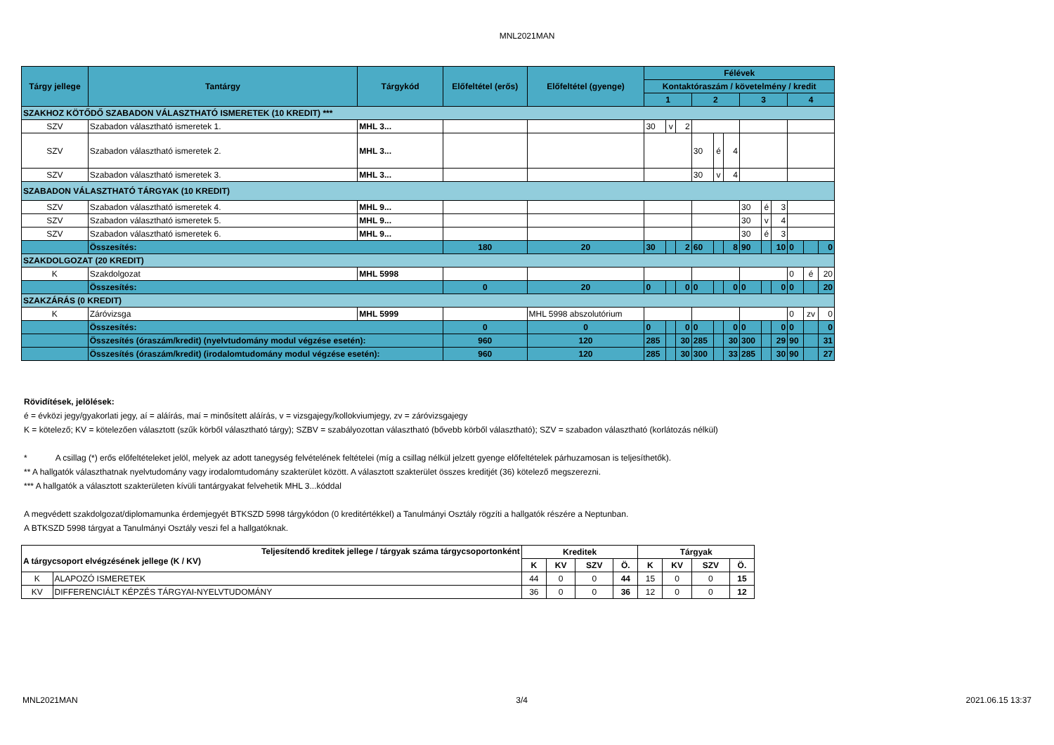MNL2021MAN
| Tárgy jellege | Tantárgy | Tárgykód | Előfeltétel (erős) | Előfeltétel (gyenge) | Félévek | | | | | | | | | | | |
| --- | --- | --- | --- | --- | --- | --- | --- | --- | --- | --- | --- | --- | --- | --- | --- | --- |
| | | | | | Kontaktóraszám / követelmény / kredit | | | | | | | | | | | |
| | | | | | 1 | | | 2 | | | 3 | | | 4 | | |
| SZAKHOZ KÖTŐDŐ SZABADON VÁLASZTHATÓ ISMERETEK (10 KREDIT) *** | | | | | | | | | | | | | | | | |
| SZV | Szabadon választható ismeretek 1. | MHL 3... | | | 30 | v | 2 | | | | | | | | | |
| SZV | Szabadon választható ismeretek 2. | MHL 3... | | | | | | 30 | é | 4 | | | | | | |
| SZV | Szabadon választható ismeretek 3. | MHL 3... | | | | | | 30 | v | 4 | | | | | | |
| SZABADON VÁLASZTHATÓ TÁRGYAK (10 KREDIT) | | | | | | | | | | | | | | | | |
| SZV | Szabadon választható ismeretek 4. | MHL 9... | | | | | | | | | 30 | é | 3 | | | |
| SZV | Szabadon választható ismeretek 5. | MHL 9... | | | | | | | | | 30 | v | 4 | | | |
| SZV | Szabadon választható ismeretek 6. | MHL 9... | | | | | | | | | 30 | é | 3 | | | |
| | Összesítés: | | 180 | 20 | 30 | | 2 | 60 | | 8 | 90 | | 10 | 0 | | 0 |
| SZAKDOLGOZAT (20 KREDIT) | | | | | | | | | | | | | | | | |
| K | Szakdolgozat | MHL 5998 | | | | | | | | | | | | 0 | é | 20 |
| | Összesítés: | | 0 | 20 | 0 | | 0 | 0 | | 0 | 0 | | 0 | 0 | | 20 |
| SZAKZÁRÁS (0 KREDIT) | | | | | | | | | | | | | | | | |
| K | Záróvizsga | MHL 5999 | | MHL 5998 abszolutórium | | | | | | | | | | 0 | zv | 0 |
| | Összesítés: | | 0 | 0 | 0 | | 0 | 0 | | 0 | 0 | | 0 | 0 | | 0 |
| | Összesítés (óraszám/kredit) (nyelvtudomány modul végzése esetén): | | 960 | 120 | 285 | | 30 | 285 | | 30 | 300 | | 29 | 90 | | 31 |
| | Összesítés (óraszám/kredit) (irodalomtudomány modul végzése esetén): | | 960 | 120 | 285 | | 30 | 300 | | 33 | 285 | | 30 | 90 | | 27 |
Rövidítések, jelölések:
é = évközi jegy/gyakorlati jegy, aí = aláírás, maí = minősített aláírás, v = vizsgajegy/kollokviumjegy, zv = záróvizsgajegy
K = kötelező; KV = kötelezően választott (szűk körből választható tárgy); SZBV = szabályozottan választható (bővebb körből választható); SZV = szabadon választható (korlátozás nélkül)
* A csillag (*) erős előfeltételeket jelöl, melyek az adott tanegység felvételének feltételei (míg a csillag nélkül jelzett gyenge előfeltételek párhuzamosan is teljesíthetők).
** A hallgatók választhatnak nyelvtudomány vagy irodalomtudomány szakterület között. A választott szakterület összes kreditjét (36) kötelező megszerezni.
*** A hallgatók a választott szakterületen kívüli tantárgyakat felvehetik MHL 3...kóddal
A megvédett szakdolgozat/diplomamunka érdemjegyét BTKSZD 5998 tárgykódon (0 kreditértékkel) a Tanulmányi Osztály rögzíti a hallgatók részére a Neptunban.
A BTKSZD 5998 tárgyat a Tanulmányi Osztály veszi fel a hallgatóknak.
| Teljesítendő kreditek jellege / tárgyak száma tárgycsoportonként A tárgycsoport elvégzésének jellege (K / KV) | | Kreditek | | | | Tárgyak | | | |
| --- | --- | --- | --- | --- | --- | --- | --- | --- | --- |
| | | K | KV | SZV | Ö. | K | KV | SZV | Ö. |
| K | ALAPOZÓ ISMERETEK | 44 | 0 | 0 | 44 | 15 | 0 | 0 | 15 |
| KV | DIFFERENCIÁLT KÉPZÉS TÁRGYAI-NYELVTUDOMÁNY | 36 | 0 | 0 | 36 | 12 | 0 | 0 | 12 |
MNL2021MAN 3/4 2021.06.15 13:37